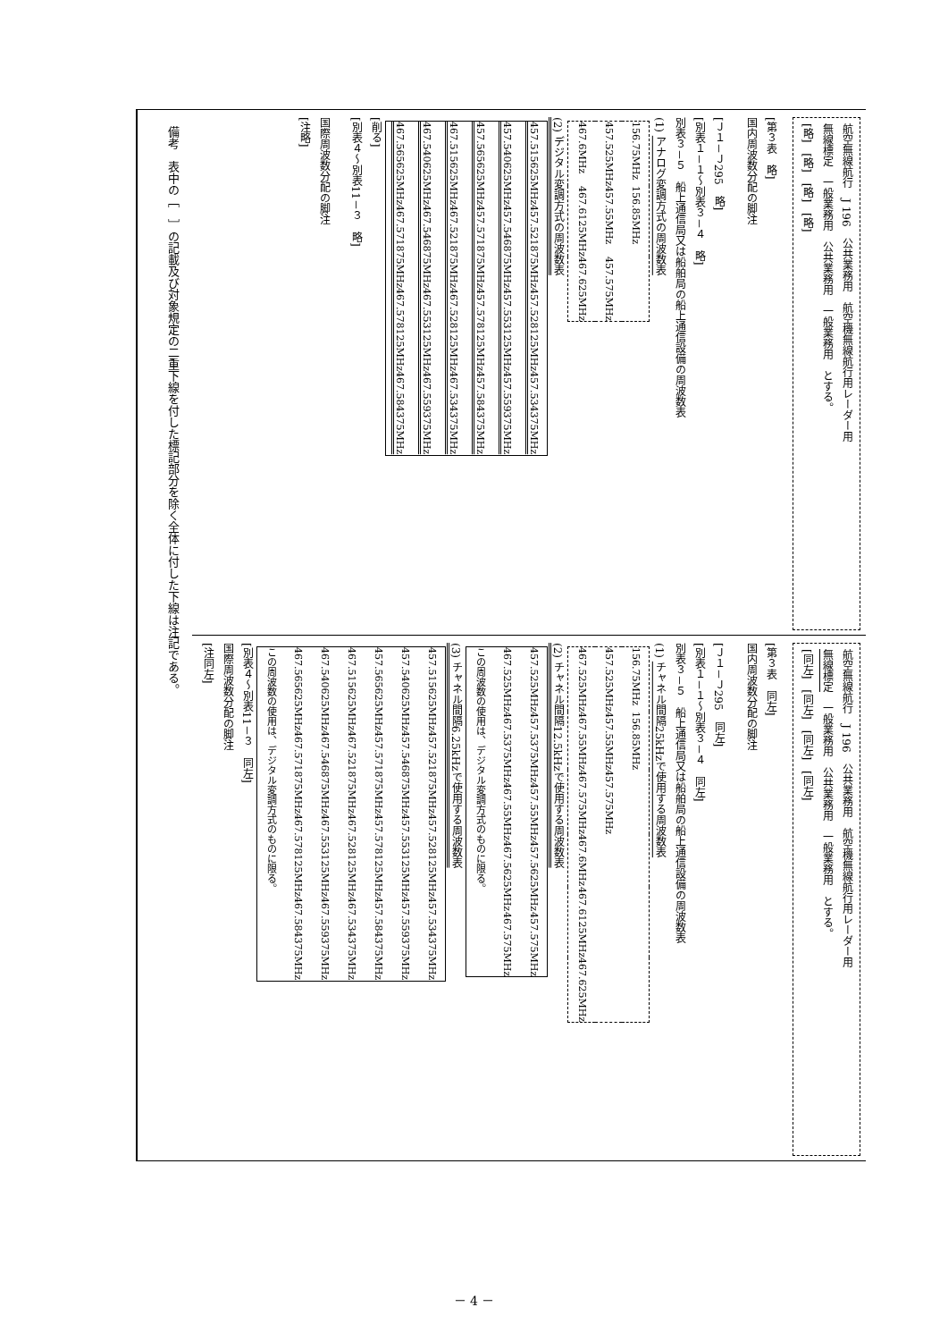航空無線航行　J 196　公共業務用　航空機無線航行用レーダー用
無線標定　一般業務用　公共業務用　一般業務用　とする。
[略]　[略]　[略]　[略]
[第３表　略]
国内周波数分配の脚注
[Ｊ１－Ｊ295　略]
[別表１－１～別表３－４　略]
別表３－５　船上通信局又は船舶局の船上通信設備の周波数表
(1) アナログ変調方式の周波数表
| 156.75MHz | 156.85MHz | |
| 457.525MHz | 457.55MHz | 457.575MHz |
| 467.6MHz | 467.6125MHz | 467.625MHz |
(2) デジタル変調方式の周波数表
| 457.515625MHz | 457.521875MHz | 457.528125MHz | 457.534375MHz |
| 457.540625MHz | 457.546875MHz | 457.553125MHz | 457.559375MHz |
| 457.565625MHz | 457.571875MHz | 457.578125MHz | 457.584375MHz |
| 467.515625MHz | 467.521875MHz | 467.528125MHz | 467.534375MHz |
| 467.540625MHz | 467.546875MHz | 467.553125MHz | 467.559375MHz |
| 467.565625MHz | 467.571875MHz | 467.578125MHz | 467.584375MHz |
[削る]
[別表４～別表11－３　略]
国際周波数分配の脚注
[注略]
航空無線航行　J 196　公共業務用　航空機無線航行用レーダー用
無線標定　一般業務用　公共業務用　一般業務用　とする。
[同左]　[同左]　[同左]　[同左]
[第３表　同左]
国内周波数分配の脚注
[Ｊ１－Ｊ295　同左]
[別表１－１～別表３－４　同左]
別表３－５　船上通信局又は船舶局の船上通信設備の周波数表
(1) チャネル間隔25kHzで使用する周波数表
| 156.75MHz | 156.85MHz | | | | |
| 457.525MHz | 457.55MHz | 457.575MHz | | | |
| 467.525MHz | 467.55MHz | 467.575MHz | 467.6MHz | 467.6125MHz | 467.625MHz |
(2) チャネル間隔12.5kHzで使用する周波数表
| 457.525MHz | 457.5375MHz | 457.55MHz | 457.5625MHz | 457.575MHz |
| 467.525MHz | 467.5375MHz | 467.55MHz | 467.5625MHz | 467.575MHz |
| この周波数の使用は、デジタル変調方式のものに限る。 | | | | |
(3) チャネル間隔6.25kHzで使用する周波数表
| 457.515625MHz | 457.521875MHz | 457.528125MHz | 457.534375MHz |
| 457.540625MHz | 457.546875MHz | 457.553125MHz | 457.559375MHz |
| 457.565625MHz | 457.571875MHz | 457.578125MHz | 457.584375MHz |
| 467.515625MHz | 467.521875MHz | 467.528125MHz | 467.534375MHz |
| 467.540625MHz | 467.546875MHz | 467.553125MHz | 467.559375MHz |
| 467.565625MHz | 467.571875MHz | 467.578125MHz | 467.584375MHz |
| この周波数の使用は、デジタル変調方式のものに限る。 | | | |
[別表４～別表11－３　同左]
国際周波数分配の脚注
[注同左]
備考　表中の［　］の記載及び対象規定の二重下線を付した標記部分を除く全体に付した下線は注記である。
－ 4 －